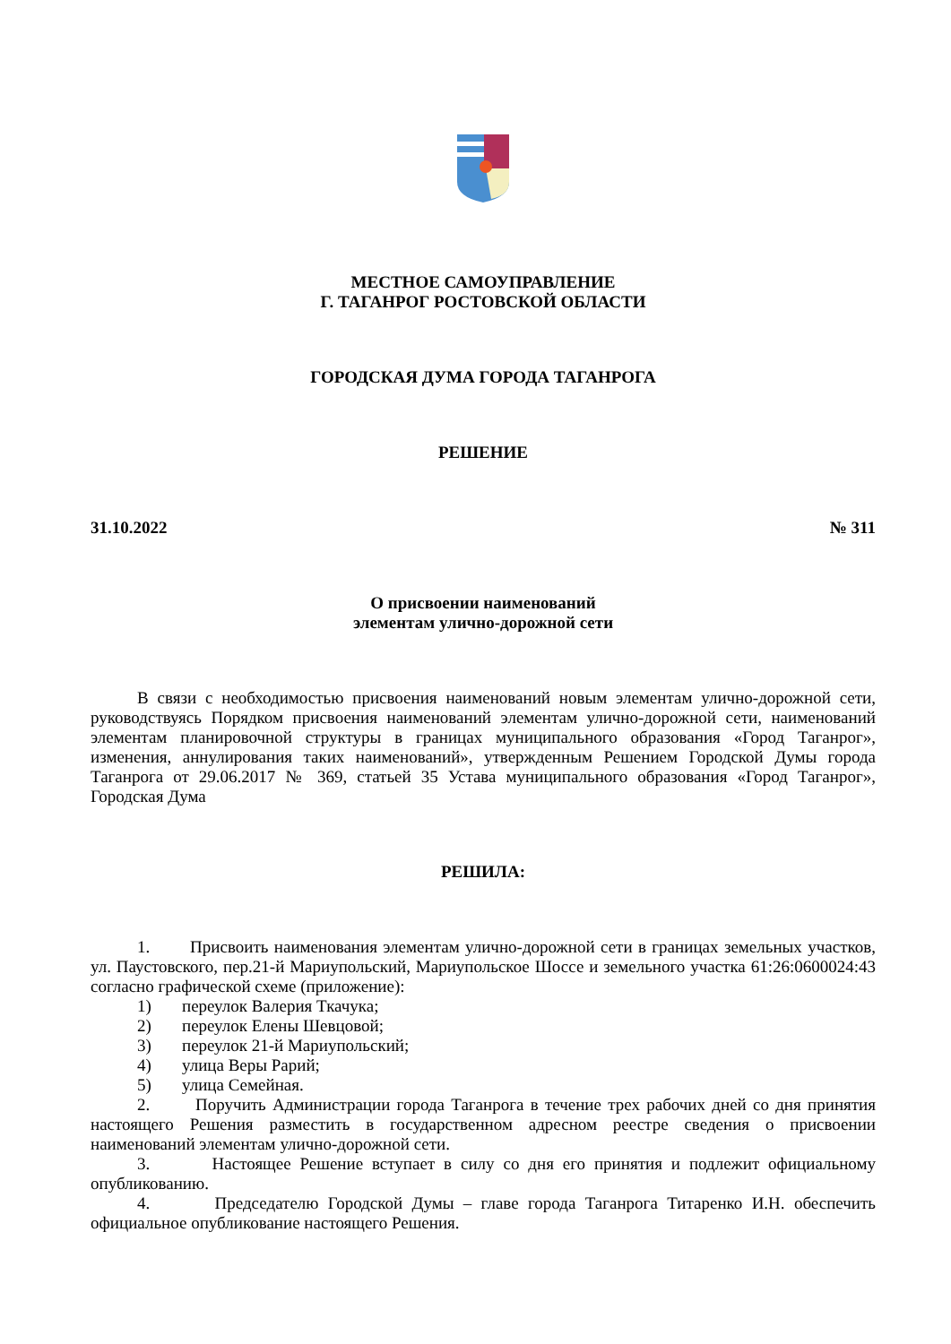МЕСТНОЕ САМОУПРАВЛЕНИЕ
Г. ТАГАНРОГ РОСТОВСКОЙ ОБЛАСТИ
ГОРОДСКАЯ ДУМА ГОРОДА ТАГАНРОГА
РЕШЕНИЕ
31.10.2022 № 311
О присвоении наименований
элементам улично-дорожной сети
В связи с необходимостью присвоения наименований новым элементам улично-дорожной сети, руководствуясь Порядком присвоения наименований элементам улично-дорожной сети, наименований элементам планировочной структуры в границах муниципального образования «Город Таганрог», изменения, аннулирования таких наименований», утвержденным Решением Городской Думы города Таганрога от 29.06.2017 № 369, статьей 35 Устава муниципального образования «Город Таганрог», Городская Дума
РЕШИЛА:
1. Присвоить наименования элементам улично-дорожной сети в границах земельных участков, ул. Паустовского, пер.21-й Мариупольский, Мариупольское Шоссе и земельного участка 61:26:0600024:43 согласно графической схеме (приложение):
1) переулок Валерия Ткачука;
2) переулок Елены Шевцовой;
3) переулок 21-й Мариупольский;
4) улица Веры Рарий;
5) улица Семейная.
2. Поручить Администрации города Таганрога в течение трех рабочих дней со дня принятия настоящего Решения разместить в государственном адресном реестре сведения о присвоении наименований элементам улично-дорожной сети.
3. Настоящее Решение вступает в силу со дня его принятия и подлежит официальному опубликованию.
4. Председателю Городской Думы – главе города Таганрога Титаренко И.Н. обеспечить официальное опубликование настоящего Решения.